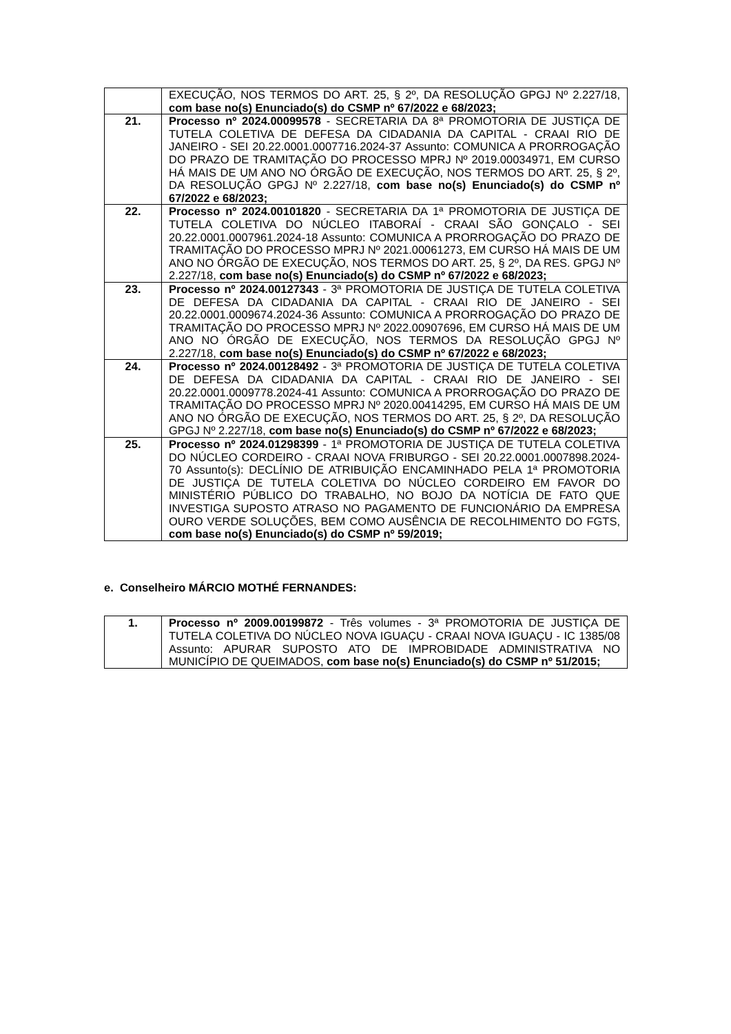| | EXECUÇÃO, NOS TERMOS DO ART. 25, § 2º, DA RESOLUÇÃO GPGJ Nº 2.227/18, com base no(s) Enunciado(s) do CSMP nº 67/2022 e 68/2023; |
| 21. | Processo nº 2024.00099578 - SECRETARIA DA 8ª PROMOTORIA DE JUSTIÇA DE TUTELA COLETIVA DE DEFESA DA CIDADANIA DA CAPITAL - CRAAI RIO DE JANEIRO - SEI 20.22.0001.0007716.2024-37 Assunto: COMUNICA A PRORROGAÇÃO DO PRAZO DE TRAMITAÇÃO DO PROCESSO MPRJ Nº 2019.00034971, EM CURSO HÁ MAIS DE UM ANO NO ÓRGÃO DE EXECUÇÃO, NOS TERMOS DO ART. 25, § 2º, DA RESOLUÇÃO GPGJ Nº 2.227/18, com base no(s) Enunciado(s) do CSMP nº 67/2022 e 68/2023; |
| 22. | Processo nº 2024.00101820 - SECRETARIA DA 1ª PROMOTORIA DE JUSTIÇA DE TUTELA COLETIVA DO NÚCLEO ITABORAÍ - CRAAI SÃO GONÇALO - SEI 20.22.0001.0007961.2024-18 Assunto: COMUNICA A PRORROGAÇÃO DO PRAZO DE TRAMITAÇÃO DO PROCESSO MPRJ Nº 2021.00061273, EM CURSO HÁ MAIS DE UM ANO NO ÓRGÃO DE EXECUÇÃO, NOS TERMOS DO ART. 25, § 2º, DA RES. GPGJ Nº 2.227/18, com base no(s) Enunciado(s) do CSMP nº 67/2022 e 68/2023; |
| 23. | Processo nº 2024.00127343 - 3ª PROMOTORIA DE JUSTIÇA DE TUTELA COLETIVA DE DEFESA DA CIDADANIA DA CAPITAL - CRAAI RIO DE JANEIRO - SEI 20.22.0001.0009674.2024-36 Assunto: COMUNICA A PRORROGAÇÃO DO PRAZO DE TRAMITAÇÃO DO PROCESSO MPRJ Nº 2022.00907696, EM CURSO HÁ MAIS DE UM ANO NO ÓRGÃO DE EXECUÇÃO, NOS TERMOS DA RESOLUÇÃO GPGJ Nº 2.227/18, com base no(s) Enunciado(s) do CSMP nº 67/2022 e 68/2023; |
| 24. | Processo nº 2024.00128492 - 3ª PROMOTORIA DE JUSTIÇA DE TUTELA COLETIVA DE DEFESA DA CIDADANIA DA CAPITAL - CRAAI RIO DE JANEIRO - SEI 20.22.0001.0009778.2024-41 Assunto: COMUNICA A PRORROGAÇÃO DO PRAZO DE TRAMITAÇÃO DO PROCESSO MPRJ Nº 2020.00414295, EM CURSO HÁ MAIS DE UM ANO NO ÓRGÃO DE EXECUÇÃO, NOS TERMOS DO ART. 25, § 2º, DA RESOLUÇÃO GPGJ Nº 2.227/18, com base no(s) Enunciado(s) do CSMP nº 67/2022 e 68/2023; |
| 25. | Processo nº 2024.01298399 - 1ª PROMOTORIA DE JUSTIÇA DE TUTELA COLETIVA DO NÚCLEO CORDEIRO - CRAAI NOVA FRIBURGO - SEI 20.22.0001.0007898.2024-70 Assunto(s): DECLÍNIO DE ATRIBUIÇÃO ENCAMINHADO PELA 1ª PROMOTORIA DE JUSTIÇA DE TUTELA COLETIVA DO NÚCLEO CORDEIRO EM FAVOR DO MINISTÉRIO PÚBLICO DO TRABALHO, NO BOJO DA NOTÍCIA DE FATO QUE INVESTIGA SUPOSTO ATRASO NO PAGAMENTO DE FUNCIONÁRIO DA EMPRESA OURO VERDE SOLUÇÕES, BEM COMO AUSÊNCIA DE RECOLHIMENTO DO FGTS, com base no(s) Enunciado(s) do CSMP nº 59/2019; |
e. Conselheiro MÁRCIO MOTHÉ FERNANDES:
| 1. | Processo nº 2009.00199872 - Três volumes - 3ª PROMOTORIA DE JUSTIÇA DE TUTELA COLETIVA DO NÚCLEO NOVA IGUAÇU - CRAAI NOVA IGUAÇU - IC 1385/08 Assunto: APURAR SUPOSTO ATO DE IMPROBIDADE ADMINISTRATIVA NO MUNICÍPIO DE QUEIMADOS, com base no(s) Enunciado(s) do CSMP nº 51/2015; |